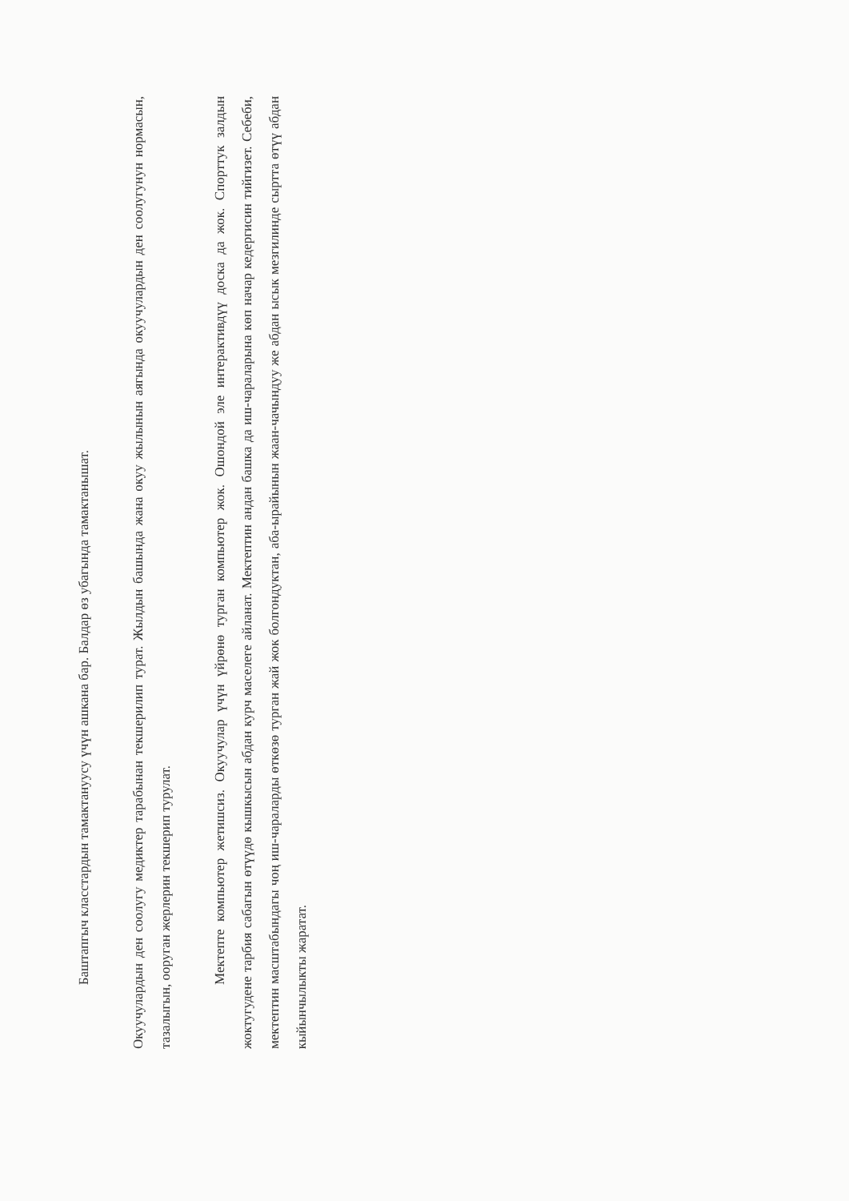Баштапгыч класстардын тамактануусу үчүн ашкана бар. Балдар өз убагында тамактанышат.
Окуучулардын ден соолугу медиктер тарабынан текшерилип турат. Жылдын башында жана окуу жылынын аягында окуучулардын ден соолугунун нормасын, тазалыгын, ооруган жерлерин текшерип турулат.
Мектепте компьютер жетишсиз. Окуучулар үчүн үйрөнө турган компьютер жок. Ошондой эле интерактивдүү доска да жок. Спорттук залдын жоктугудене тарбия сабагын өтүүдө кышкысын абдан курч маселеге айланат. Мектептин андан башка да иш-чараларына көп начар кедергисин тийгизет. Себеби, мектептин масштабындагы чоң иш-чараларды өткөзө турган жай жок болгондуктан, аба-ырайынын жаан-чачындуу же абдан ысык мезгилинде сыртта өтүү абдан кыйынчылыкты жаратат.